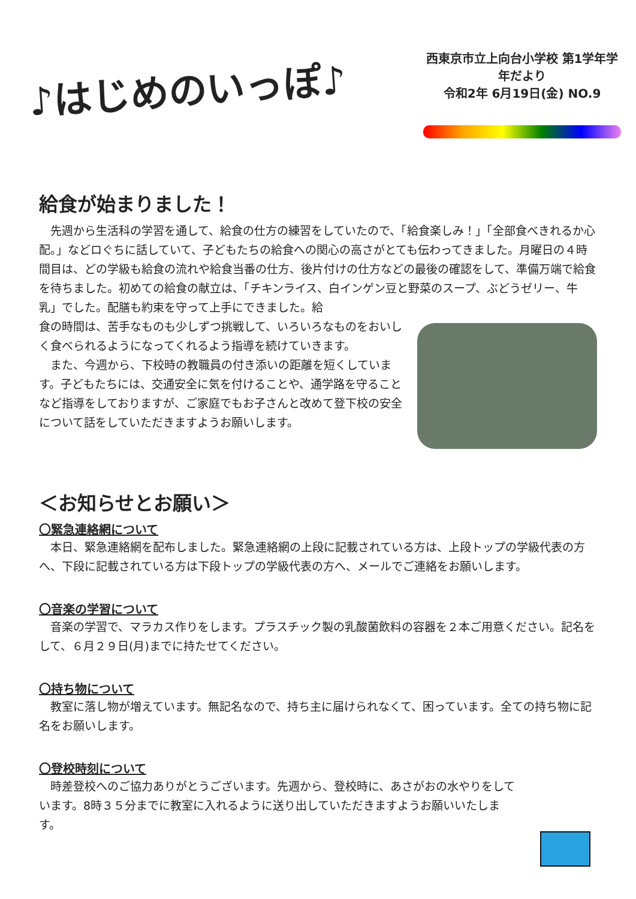♪はじめのいっぽ♪
西東京市立上向台小学校 第1学年学年だより
令和2年 6月19日(金) NO.9
給食が始まりました！
　先週から生活科の学習を通して、給食の仕方の練習をしていたので、「給食楽しみ！」「全部食べきれるか心配。」などロぐちに話していて、子どもたちの給食への関心の高さがとても伝わってきました。月曜日の４時間目は、どの学級も給食の流れや給食当番の仕方、後片付けの仕方などの最後の確認をして、準備万端で給食を待ちました。初めての給食の献立は、「チキンライス、白インゲン豆と野菜のスープ、ぶどうゼリー、牛乳」でした。配膳も約束を守って上手にできました。給
食の時間は、苦手なものも少しずつ挑戦して、いろいろなものをおいしく食べられるようになってくれるよう指導を続けていきます。
　また、今週から、下校時の教職員の付き添いの距離を短くしています。子どもたちには、交通安全に気を付けることや、通学路を守ることなど指導をしておりますが、ご家庭でもお子さんと改めて登下校の安全について話をしていただきますようお願いします。
＜お知らせとお願い＞
〇緊急連絡網について
　本日、緊急連絡網を配布しました。緊急連絡網の上段に記載されている方は、上段トップの学級代表の方へ、下段に記載されている方は下段トップの学級代表の方へ、メールでご連絡をお願いします。
〇音楽の学習について
　音楽の学習で、マラカス作りをします。プラスチック製の乳酸菌飲料の容器を２本ご用意ください。記名をして、６月２９日(月)までに持たせてください。
〇持ち物について
　教室に落し物が増えています。無記名なので、持ち主に届けられなくて、困っています。全ての持ち物に記名をお願いします。
〇登校時刻について
　時差登校へのご協力ありがとうございます。先週から、登校時に、あさがおの水やりをしています。8時３５分までに教室に入れるように送り出していただきますようお願いいたします。